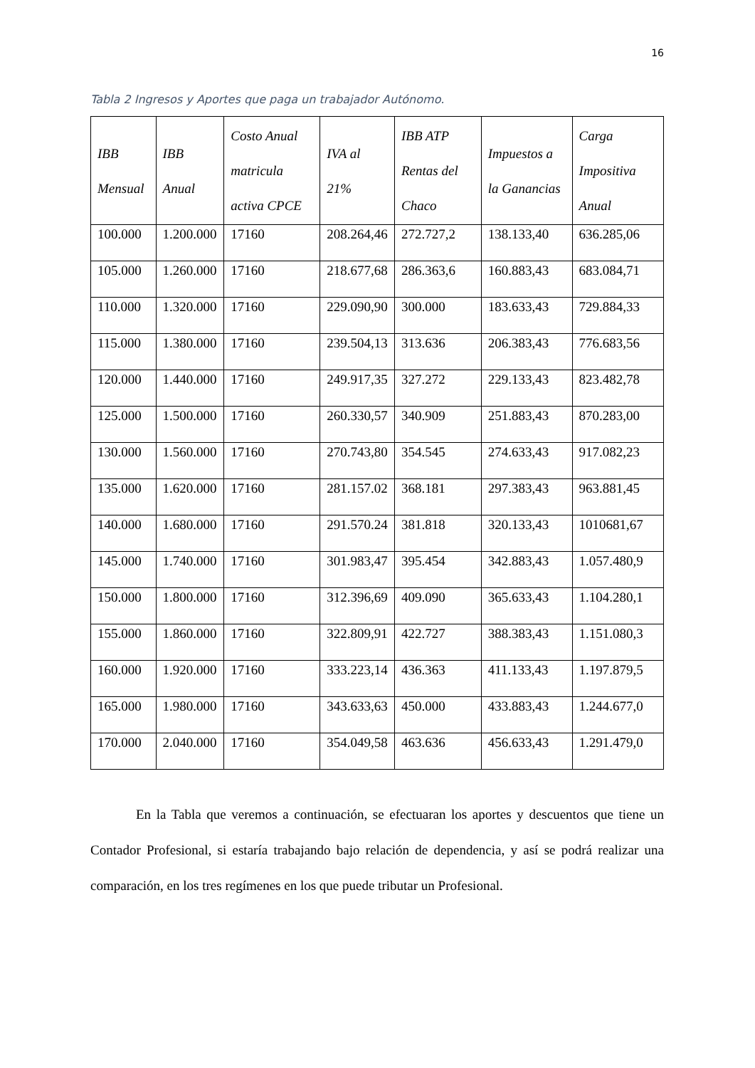16
Tabla 2 Ingresos y Aportes que paga un trabajador Autónomo.
| IBB Mensual | IBB Anual | Costo Anual matricula activa CPCE | IVA al 21% | IBB ATP Rentas del Chaco | Impuestos a la Ganancias | Carga Impositiva Anual |
| --- | --- | --- | --- | --- | --- | --- |
| 100.000 | 1.200.000 | 17160 | 208.264,46 | 272.727,2 | 138.133,40 | 636.285,06 |
| 105.000 | 1.260.000 | 17160 | 218.677,68 | 286.363,6 | 160.883,43 | 683.084,71 |
| 110.000 | 1.320.000 | 17160 | 229.090,90 | 300.000 | 183.633,43 | 729.884,33 |
| 115.000 | 1.380.000 | 17160 | 239.504,13 | 313.636 | 206.383,43 | 776.683,56 |
| 120.000 | 1.440.000 | 17160 | 249.917,35 | 327.272 | 229.133,43 | 823.482,78 |
| 125.000 | 1.500.000 | 17160 | 260.330,57 | 340.909 | 251.883,43 | 870.283,00 |
| 130.000 | 1.560.000 | 17160 | 270.743,80 | 354.545 | 274.633,43 | 917.082,23 |
| 135.000 | 1.620.000 | 17160 | 281.157.02 | 368.181 | 297.383,43 | 963.881,45 |
| 140.000 | 1.680.000 | 17160 | 291.570.24 | 381.818 | 320.133,43 | 1010681,67 |
| 145.000 | 1.740.000 | 17160 | 301.983,47 | 395.454 | 342.883,43 | 1.057.480,9 |
| 150.000 | 1.800.000 | 17160 | 312.396,69 | 409.090 | 365.633,43 | 1.104.280,1 |
| 155.000 | 1.860.000 | 17160 | 322.809,91 | 422.727 | 388.383,43 | 1.151.080,3 |
| 160.000 | 1.920.000 | 17160 | 333.223,14 | 436.363 | 411.133,43 | 1.197.879,5 |
| 165.000 | 1.980.000 | 17160 | 343.633,63 | 450.000 | 433.883,43 | 1.244.677,0 |
| 170.000 | 2.040.000 | 17160 | 354.049,58 | 463.636 | 456.633,43 | 1.291.479,0 |
En la Tabla que veremos a continuación, se efectuaran los aportes y descuentos que tiene un Contador Profesional, si estaría trabajando bajo relación de dependencia, y así se podrá realizar una comparación, en los tres regímenes en los que puede tributar un Profesional.